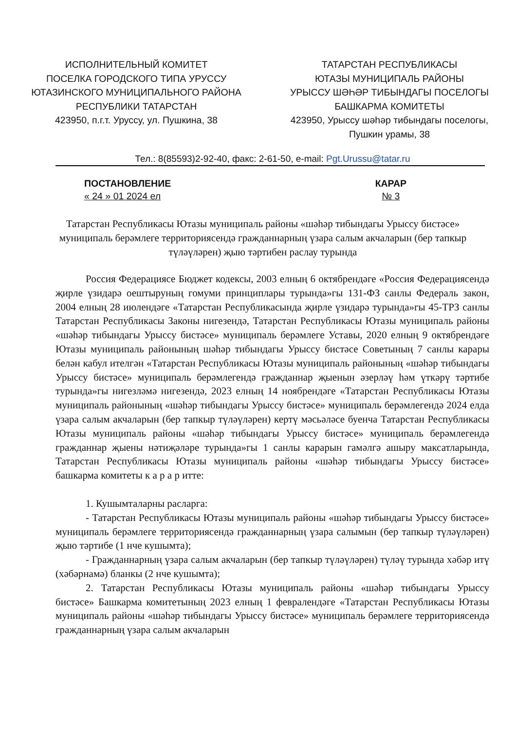ИСПОЛНИТЕЛЬНЫЙ КОМИТЕТ
ПОСЕЛКА ГОРОДСКОГО ТИПА УРУССУ
ЮТАЗИНСКОГО МУНИЦИПАЛЬНОГО РАЙОНА
РЕСПУБЛИКИ ТАТАРСТАН
423950, п.г.т. Уруссу, ул. Пушкина, 38
ТАТАРСТАН РЕСПУБЛИКАСЫ
ЮТАЗЫ МУНИЦИПАЛЬ РАЙОНЫ
УРЫССУ ШӘҺӘР ТИБЫНДАГЫ ПОСЕЛОГЫ
БАШКАРМА КОМИТЕТЫ
423950, Урыссу шәһәр тибындагы поселогы,
Пушкин урамы, 38
Тел.: 8(85593)2-92-40, факс: 2-61-50, e-mail: Pgt.Urussu@tatar.ru
ПОСТАНОВЛЕНИЕ
« 24 » 01 2024 ел
КАРАР
№ 3
Татарстан Республикасы Ютазы муниципаль районы «шәһәр тибындагы Урыссу бистәсе» муниципаль берәмлеге территориясендә гражданнарның үзара салым акчаларын (бер тапкыр түләүләрен) җыю тәртибен раслау турында
Россия Федерациясе Бюджет кодексы, 2003 елның 6 октябрендәге «Россия Федерациясендә җирле үзидарә оештыруның гомуми принциплары турында»гы 131-ФЗ санлы Федераль закон, 2004 елның 28 июлендәге «Татарстан Республикасында җирле үзидарә турында»гы 45-ТРЗ санлы Татарстан Республикасы Законы нигезендә, Татарстан Республикасы Ютазы муниципаль районы «шәһәр тибындагы Урыссу бистәсе» муниципаль берәмлеге Уставы, 2020 елның 9 октябрендәге Ютазы муниципаль районының шәһәр тибындагы Урыссу бистәсе Советының 7 санлы карары белән кабул ителгән «Татарстан Республикасы Ютазы муниципаль районының «шәһәр тибындагы Урыссу бистәсе» муниципаль берәмлегендә гражданнар җыенын әзерләү һәм үткәрү тәртибе турында»гы нигезләмә нигезендә, 2023 елның 14 ноябрендәге «Татарстан Республикасы Ютазы муниципаль районының «шәһәр тибындагы Урыссу бистәсе» муниципаль берәмлегендә 2024 елда үзара салым акчаларын (бер тапкыр түләүләрен) кертү мәсьәләсе буенча Татарстан Республикасы Ютазы муниципаль районы «шәһәр тибындагы Урыссу бистәсе» муниципаль берәмлегендә гражданнар җыены нәтиҗәләре турында»гы 1 санлы карарын гамәлгә ашыру максатларында, Татарстан Республикасы Ютазы муниципаль районы «шәһәр тибындагы Урыссу бистәсе» башкарма комитеты к а р а р итте:
1. Кушымталарны расларга:
- Татарстан Республикасы Ютазы муниципаль районы «шәһәр тибындагы Урыссу бистәсе» муниципаль берәмлеге территориясендә гражданнарның үзара салымын (бер тапкыр түләүләрен) җыю тәртибе (1 нче кушымта);
- Гражданнарның үзара салым акчаларын (бер тапкыр түләүләрен) түләү турында хәбәр итү (хәбәрнамә) бланкы (2 нче кушымта);
2. Татарстан Республикасы Ютазы муниципаль районы «шәһәр тибындагы Урыссу бистәсе» Башкарма комитетының 2023 елның 1 февралендәге «Татарстан Республикасы Ютазы муниципаль районы «шәһәр тибындагы Урыссу бистәсе» муниципаль берәмлеге территориясендә гражданнарның үзара салым акчаларын